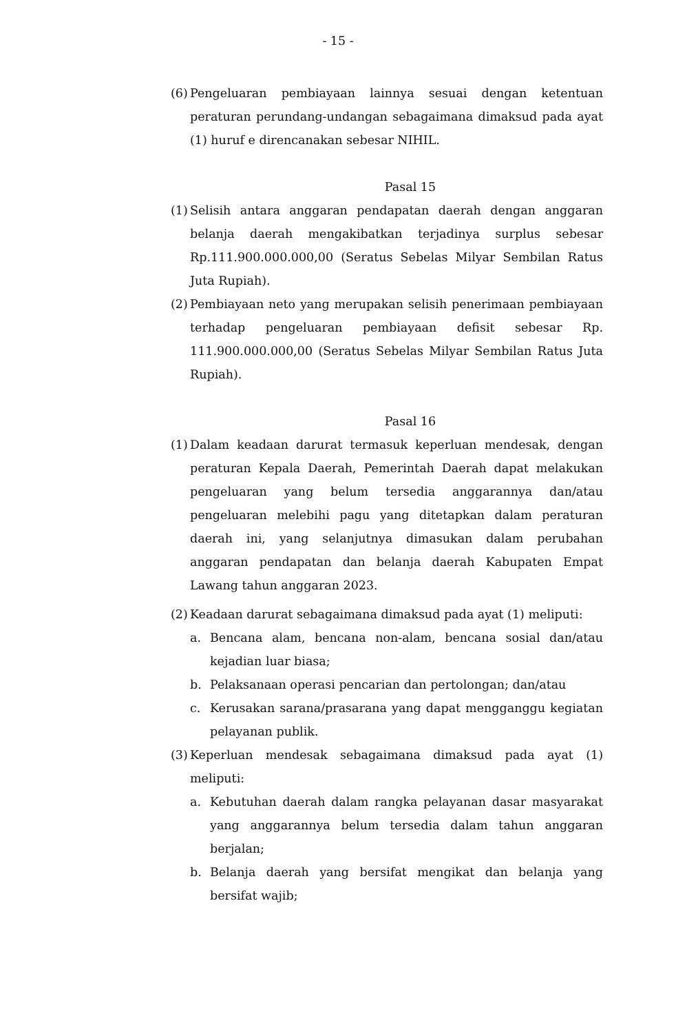- 15 -
(6)
Pengeluaran pembiayaan lainnya sesuai dengan ketentuan peraturan perundang-undangan sebagaimana dimaksud pada ayat (1) huruf e direncanakan sebesar NIHIL.
Pasal 15
(1)
Selisih antara anggaran pendapatan daerah dengan anggaran belanja daerah mengakibatkan terjadinya surplus sebesar Rp.111.900.000.000,00 (Seratus Sebelas Milyar Sembilan Ratus Juta Rupiah).
(2)
Pembiayaan neto yang merupakan selisih penerimaan pembiayaan terhadap pengeluaran pembiayaan defisit sebesar Rp. 111.900.000.000,00 (Seratus Sebelas Milyar Sembilan Ratus Juta Rupiah).
Pasal 16
(1)
Dalam keadaan darurat termasuk keperluan mendesak, dengan peraturan Kepala Daerah, Pemerintah Daerah dapat melakukan pengeluaran yang belum tersedia anggarannya dan/atau pengeluaran melebihi pagu yang ditetapkan dalam peraturan daerah ini, yang selanjutnya dimasukan dalam perubahan anggaran pendapatan dan belanja daerah Kabupaten Empat Lawang tahun anggaran 2023.
(2)
Keadaan darurat sebagaimana dimaksud pada ayat (1) meliputi:
a. Bencana alam, bencana non-alam, bencana sosial dan/atau kejadian luar biasa;
b. Pelaksanaan operasi pencarian dan pertolongan; dan/atau
c. Kerusakan sarana/prasarana yang dapat mengganggu kegiatan pelayanan publik.
(3)
Keperluan mendesak sebagaimana dimaksud pada ayat (1) meliputi:
a. Kebutuhan daerah dalam rangka pelayanan dasar masyarakat yang anggarannya belum tersedia dalam tahun anggaran berjalan;
b. Belanja daerah yang bersifat mengikat dan belanja yang bersifat wajib;